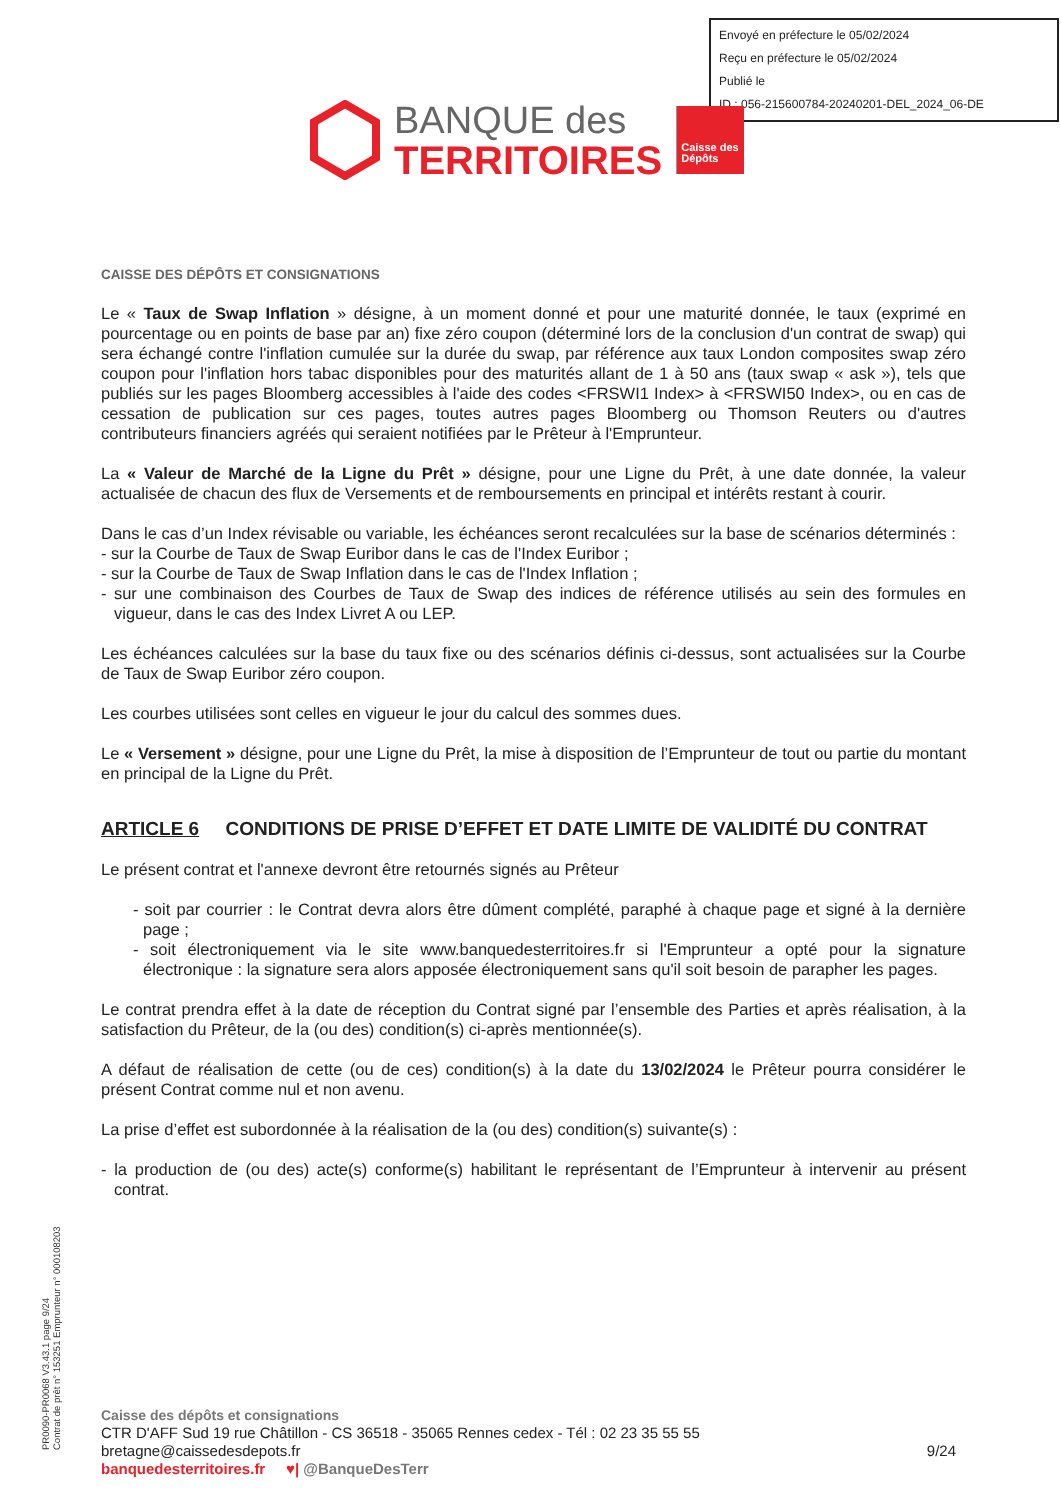Envoyé en préfecture le 05/02/2024
Reçu en préfecture le 05/02/2024
Publié le
ID : 056-215600784-20240201-DEL_2024_06-DE
BANQUE des
TERRITOIRES
Caisse des Dépôts
CAISSE DES DÉPÔTS ET CONSIGNATIONS
Le « Taux de Swap Inflation » désigne, à un moment donné et pour une maturité donnée, le taux (exprimé en pourcentage ou en points de base par an) fixe zéro coupon (déterminé lors de la conclusion d'un contrat de swap) qui sera échangé contre l'inflation cumulée sur la durée du swap, par référence aux taux London composites swap zéro coupon pour l'inflation hors tabac disponibles pour des maturités allant de 1 à 50 ans (taux swap « ask »), tels que publiés sur les pages Bloomberg accessibles à l'aide des codes <FRSWI1 Index> à <FRSWI50 Index>, ou en cas de cessation de publication sur ces pages, toutes autres pages Bloomberg ou Thomson Reuters ou d'autres contributeurs financiers agréés qui seraient notifiées par le Prêteur à l'Emprunteur.
La « Valeur de Marché de la Ligne du Prêt » désigne, pour une Ligne du Prêt, à une date donnée, la valeur actualisée de chacun des flux de Versements et de remboursements en principal et intérêts restant à courir.
Dans le cas d’un Index révisable ou variable, les échéances seront recalculées sur la base de scénarios déterminés :
- sur la Courbe de Taux de Swap Euribor dans le cas de l'Index Euribor ;
- sur la Courbe de Taux de Swap Inflation dans le cas de l'Index Inflation ;
- sur une combinaison des Courbes de Taux de Swap des indices de référence utilisés au sein des formules en vigueur, dans le cas des Index Livret A ou LEP.
Les échéances calculées sur la base du taux fixe ou des scénarios définis ci-dessus, sont actualisées sur la Courbe de Taux de Swap Euribor zéro coupon.
Les courbes utilisées sont celles en vigueur le jour du calcul des sommes dues.
Le « Versement » désigne, pour une Ligne du Prêt, la mise à disposition de l’Emprunteur de tout ou partie du montant en principal de la Ligne du Prêt.
ARTICLE 6 CONDITIONS DE PRISE D’EFFET ET DATE LIMITE DE VALIDITÉ DU CONTRAT
Le présent contrat et l'annexe devront être retournés signés au Prêteur
- soit par courrier : le Contrat devra alors être dûment complété, paraphé à chaque page et signé à la dernière page ;
- soit électroniquement via le site www.banquedesterritoires.fr si l'Emprunteur a opté pour la signature électronique : la signature sera alors apposée électroniquement sans qu'il soit besoin de parapher les pages.
Le contrat prendra effet à la date de réception du Contrat signé par l’ensemble des Parties et après réalisation, à la satisfaction du Prêteur, de la (ou des) condition(s) ci-après mentionnée(s).
A défaut de réalisation de cette (ou de ces) condition(s) à la date du 13/02/2024 le Prêteur pourra considérer le présent Contrat comme nul et non avenu.
La prise d’effet est subordonnée à la réalisation de la (ou des) condition(s) suivante(s) :
- la production de (ou des) acte(s) conforme(s) habilitant le représentant de l’Emprunteur à intervenir au présent contrat.
PR0090-PR0068 V3.43.1 page 9/24
Contrat de prêt n° 153251 Emprunteur n° 000108203
Caisse des dépôts et consignations
CTR D'AFF Sud 19 rue Châtillon - CS 36518 - 35065 Rennes cedex - Tél : 02 23 35 55 55
bretagne@caissedesdepots.fr 9/24
banquedesterritoires.fr ♥| @BanqueDesTerr